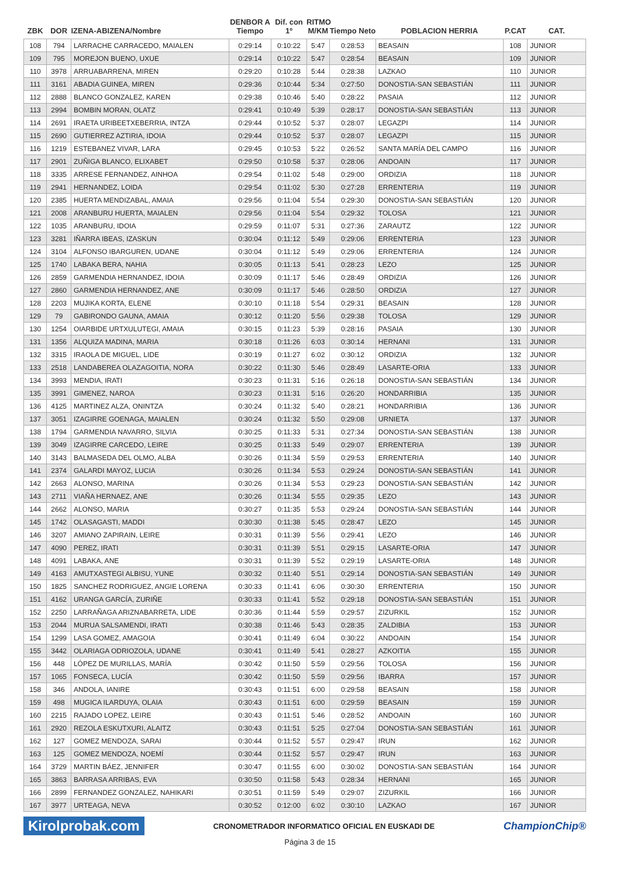| ZBK | DOR | IZENA-ABIZENA/Nombre | DENBOR A Tiempo | Dif. con 1º | RITMO M/KM | Tiempo Neto | POBLACION HERRIA | P.CAT | CAT. |
| --- | --- | --- | --- | --- | --- | --- | --- | --- | --- |
| 108 | 794 | LARRACHE CARRACEDO, MAIALEN | 0:29:14 | 0:10:22 | 5:47 | 0:28:53 | BEASAIN | 108 | JUNIOR |
| 109 | 795 | MOREJON BUENO, UXUE | 0:29:14 | 0:10:22 | 5:47 | 0:28:54 | BEASAIN | 109 | JUNIOR |
| 110 | 3978 | ARRUABARRENA, MIREN | 0:29:20 | 0:10:28 | 5:44 | 0:28:38 | LAZKAO | 110 | JUNIOR |
| 111 | 3161 | ABADIA GUINEA, MIREN | 0:29:36 | 0:10:44 | 5:34 | 0:27:50 | DONOSTIA-SAN SEBASTIÁN | 111 | JUNIOR |
| 112 | 2888 | BLANCO GONZALEZ, KAREN | 0:29:38 | 0:10:46 | 5:40 | 0:28:22 | PASAIA | 112 | JUNIOR |
| 113 | 2994 | BOMBIN MORAN, OLATZ | 0:29:41 | 0:10:49 | 5:39 | 0:28:17 | DONOSTIA-SAN SEBASTIÁN | 113 | JUNIOR |
| 114 | 2691 | IRAETA URIBEETXEBERRIA, INTZA | 0:29:44 | 0:10:52 | 5:37 | 0:28:07 | LEGAZPI | 114 | JUNIOR |
| 115 | 2690 | GUTIERREZ AZTIRIA, IDOIA | 0:29:44 | 0:10:52 | 5:37 | 0:28:07 | LEGAZPI | 115 | JUNIOR |
| 116 | 1219 | ESTEBANEZ VIVAR, LARA | 0:29:45 | 0:10:53 | 5:22 | 0:26:52 | SANTA MARÍA DEL CAMPO | 116 | JUNIOR |
| 117 | 2901 | ZUÑIGA BLANCO, ELIXABET | 0:29:50 | 0:10:58 | 5:37 | 0:28:06 | ANDOAIN | 117 | JUNIOR |
| 118 | 3335 | ARRESE FERNANDEZ, AINHOA | 0:29:54 | 0:11:02 | 5:48 | 0:29:00 | ORDIZIA | 118 | JUNIOR |
| 119 | 2941 | HERNANDEZ, LOIDA | 0:29:54 | 0:11:02 | 5:30 | 0:27:28 | ERRENTERIA | 119 | JUNIOR |
| 120 | 2385 | HUERTA MENDIZABAL, AMAIA | 0:29:56 | 0:11:04 | 5:54 | 0:29:30 | DONOSTIA-SAN SEBASTIÁN | 120 | JUNIOR |
| 121 | 2008 | ARANBURU HUERTA, MAIALEN | 0:29:56 | 0:11:04 | 5:54 | 0:29:32 | TOLOSA | 121 | JUNIOR |
| 122 | 1035 | ARANBURU, IDOIA | 0:29:59 | 0:11:07 | 5:31 | 0:27:36 | ZARAUTZ | 122 | JUNIOR |
| 123 | 3281 | IÑARRA IBEAS, IZASKUN | 0:30:04 | 0:11:12 | 5:49 | 0:29:06 | ERRENTERIA | 123 | JUNIOR |
| 124 | 3104 | ALFONSO IBARGUREN, UDANE | 0:30:04 | 0:11:12 | 5:49 | 0:29:06 | ERRENTERIA | 124 | JUNIOR |
| 125 | 1740 | LABAKA BERA, NAHIA | 0:30:05 | 0:11:13 | 5:41 | 0:28:23 | LEZO | 125 | JUNIOR |
| 126 | 2859 | GARMENDIA HERNANDEZ, IDOIA | 0:30:09 | 0:11:17 | 5:46 | 0:28:49 | ORDIZIA | 126 | JUNIOR |
| 127 | 2860 | GARMENDIA HERNANDEZ, ANE | 0:30:09 | 0:11:17 | 5:46 | 0:28:50 | ORDIZIA | 127 | JUNIOR |
| 128 | 2203 | MUJIKA KORTA, ELENE | 0:30:10 | 0:11:18 | 5:54 | 0:29:31 | BEASAIN | 128 | JUNIOR |
| 129 | 79 | GABIRONDO GAUNA, AMAIA | 0:30:12 | 0:11:20 | 5:56 | 0:29:38 | TOLOSA | 129 | JUNIOR |
| 130 | 1254 | OIARBIDE URTXULUTEGI, AMAIA | 0:30:15 | 0:11:23 | 5:39 | 0:28:16 | PASAIA | 130 | JUNIOR |
| 131 | 1356 | ALQUIZA MADINA, MARIA | 0:30:18 | 0:11:26 | 6:03 | 0:30:14 | HERNANI | 131 | JUNIOR |
| 132 | 3315 | IRAOLA DE MIGUEL, LIDE | 0:30:19 | 0:11:27 | 6:02 | 0:30:12 | ORDIZIA | 132 | JUNIOR |
| 133 | 2518 | LANDABEREA OLAZAGOITIA, NORA | 0:30:22 | 0:11:30 | 5:46 | 0:28:49 | LASARTE-ORIA | 133 | JUNIOR |
| 134 | 3993 | MENDIA, IRATI | 0:30:23 | 0:11:31 | 5:16 | 0:26:18 | DONOSTIA-SAN SEBASTIÁN | 134 | JUNIOR |
| 135 | 3991 | GIMENEZ, NAROA | 0:30:23 | 0:11:31 | 5:16 | 0:26:20 | HONDARRIBIA | 135 | JUNIOR |
| 136 | 4125 | MARTINEZ ALZA, ONINTZA | 0:30:24 | 0:11:32 | 5:40 | 0:28:21 | HONDARRIBIA | 136 | JUNIOR |
| 137 | 3051 | IZAGIRRE GOENAGA, MAIALEN | 0:30:24 | 0:11:32 | 5:50 | 0:29:08 | URNIETA | 137 | JUNIOR |
| 138 | 1794 | GARMENDIA NAVARRO, SILVIA | 0:30:25 | 0:11:33 | 5:31 | 0:27:34 | DONOSTIA-SAN SEBASTIÁN | 138 | JUNIOR |
| 139 | 3049 | IZAGIRRE CARCEDO, LEIRE | 0:30:25 | 0:11:33 | 5:49 | 0:29:07 | ERRENTERIA | 139 | JUNIOR |
| 140 | 3143 | BALMASEDA DEL OLMO, ALBA | 0:30:26 | 0:11:34 | 5:59 | 0:29:53 | ERRENTERIA | 140 | JUNIOR |
| 141 | 2374 | GALARDI MAYOZ, LUCIA | 0:30:26 | 0:11:34 | 5:53 | 0:29:24 | DONOSTIA-SAN SEBASTIÁN | 141 | JUNIOR |
| 142 | 2663 | ALONSO, MARINA | 0:30:26 | 0:11:34 | 5:53 | 0:29:23 | DONOSTIA-SAN SEBASTIÁN | 142 | JUNIOR |
| 143 | 2711 | VIAÑA HERNAEZ, ANE | 0:30:26 | 0:11:34 | 5:55 | 0:29:35 | LEZO | 143 | JUNIOR |
| 144 | 2662 | ALONSO, MARIA | 0:30:27 | 0:11:35 | 5:53 | 0:29:24 | DONOSTIA-SAN SEBASTIÁN | 144 | JUNIOR |
| 145 | 1742 | OLASAGASTI, MADDI | 0:30:30 | 0:11:38 | 5:45 | 0:28:47 | LEZO | 145 | JUNIOR |
| 146 | 3207 | AMIANO ZAPIRAIN, LEIRE | 0:30:31 | 0:11:39 | 5:56 | 0:29:41 | LEZO | 146 | JUNIOR |
| 147 | 4090 | PEREZ, IRATI | 0:30:31 | 0:11:39 | 5:51 | 0:29:15 | LASARTE-ORIA | 147 | JUNIOR |
| 148 | 4091 | LABAKA, ANE | 0:30:31 | 0:11:39 | 5:52 | 0:29:19 | LASARTE-ORIA | 148 | JUNIOR |
| 149 | 4163 | AMUTXASTEGI ALBISU, YUNE | 0:30:32 | 0:11:40 | 5:51 | 0:29:14 | DONOSTIA-SAN SEBASTIÁN | 149 | JUNIOR |
| 150 | 1825 | SANCHEZ RODRIGUEZ, ANGIE LORENA | 0:30:33 | 0:11:41 | 6:06 | 0:30:30 | ERRENTERIA | 150 | JUNIOR |
| 151 | 4162 | URANGA GARCÍA, ZURIÑE | 0:30:33 | 0:11:41 | 5:52 | 0:29:18 | DONOSTIA-SAN SEBASTIÁN | 151 | JUNIOR |
| 152 | 2250 | LARRAÑAGA ARIZNABARRETA, LIDE | 0:30:36 | 0:11:44 | 5:59 | 0:29:57 | ZIZURKIL | 152 | JUNIOR |
| 153 | 2044 | MURUA SALSAMENDI, IRATI | 0:30:38 | 0:11:46 | 5:43 | 0:28:35 | ZALDIBIA | 153 | JUNIOR |
| 154 | 1299 | LASA GOMEZ, AMAGOIA | 0:30:41 | 0:11:49 | 6:04 | 0:30:22 | ANDOAIN | 154 | JUNIOR |
| 155 | 3442 | OLARIAGA ODRIOZOLA, UDANE | 0:30:41 | 0:11:49 | 5:41 | 0:28:27 | AZKOITIA | 155 | JUNIOR |
| 156 | 448 | LÓPEZ DE MURILLAS, MARÍA | 0:30:42 | 0:11:50 | 5:59 | 0:29:56 | TOLOSA | 156 | JUNIOR |
| 157 | 1065 | FONSECA, LUCÍA | 0:30:42 | 0:11:50 | 5:59 | 0:29:56 | IBARRA | 157 | JUNIOR |
| 158 | 346 | ANDOLA, IANIRE | 0:30:43 | 0:11:51 | 6:00 | 0:29:58 | BEASAIN | 158 | JUNIOR |
| 159 | 498 | MUGICA ILARDUYA, OLAIA | 0:30:43 | 0:11:51 | 6:00 | 0:29:59 | BEASAIN | 159 | JUNIOR |
| 160 | 2215 | RAJADO LOPEZ, LEIRE | 0:30:43 | 0:11:51 | 5:46 | 0:28:52 | ANDOAIN | 160 | JUNIOR |
| 161 | 2920 | REZOLA ESKUTXURI, ALAITZ | 0:30:43 | 0:11:51 | 5:25 | 0:27:04 | DONOSTIA-SAN SEBASTIÁN | 161 | JUNIOR |
| 162 | 127 | GOMEZ MENDOZA, SARAI | 0:30:44 | 0:11:52 | 5:57 | 0:29:47 | IRUN | 162 | JUNIOR |
| 163 | 125 | GOMEZ MENDOZA, NOEMÍ | 0:30:44 | 0:11:52 | 5:57 | 0:29:47 | IRUN | 163 | JUNIOR |
| 164 | 3729 | MARTIN BÁEZ, JENNIFER | 0:30:47 | 0:11:55 | 6:00 | 0:30:02 | DONOSTIA-SAN SEBASTIÁN | 164 | JUNIOR |
| 165 | 3863 | BARRASA ARRIBAS, EVA | 0:30:50 | 0:11:58 | 5:43 | 0:28:34 | HERNANI | 165 | JUNIOR |
| 166 | 2899 | FERNANDEZ GONZALEZ, NAHIKARI | 0:30:51 | 0:11:59 | 5:49 | 0:29:07 | ZIZURKIL | 166 | JUNIOR |
| 167 | 3977 | URTEAGA, NEVA | 0:30:52 | 0:12:00 | 6:02 | 0:30:10 | LAZKAO | 167 | JUNIOR |
Kirolprobak.com
CRONOMETRADOR INFORMATICO OFICIAL EN EUSKADI DE
ChampionChip®
Página 3 de 15